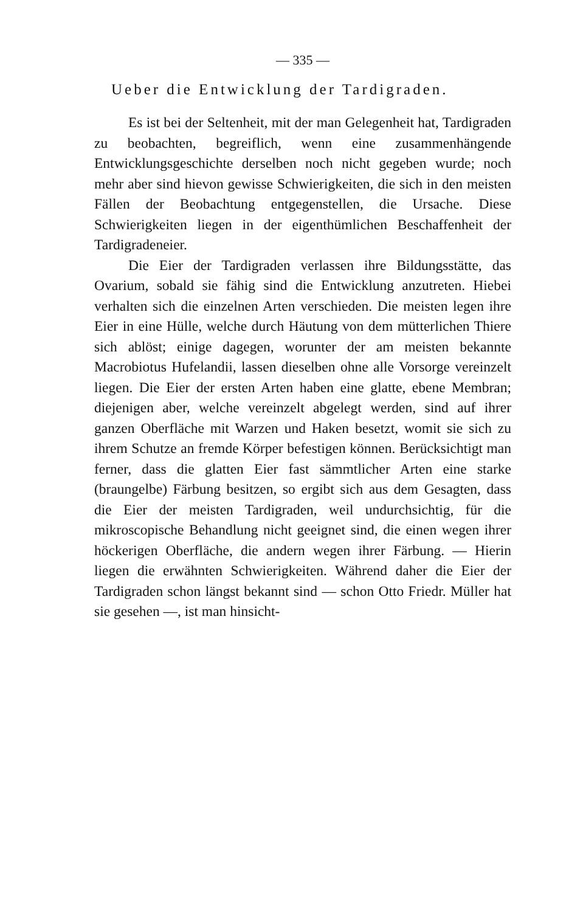— 335 —
Ueber die Entwicklung der Tardigraden.
Es ist bei der Seltenheit, mit der man Gelegenheit hat, Tardigraden zu beobachten, begreiflich, wenn eine zusammenhängende Entwicklungsgeschichte derselben noch nicht gegeben wurde; noch mehr aber sind hievon gewisse Schwierigkeiten, die sich in den meisten Fällen der Beobachtung entgegenstellen, die Ursache. Diese Schwierigkeiten liegen in der eigenthümlichen Beschaffenheit der Tardigradeneier.
Die Eier der Tardigraden verlassen ihre Bildungsstätte, das Ovarium, sobald sie fähig sind die Entwicklung anzutreten. Hiebei verhalten sich die einzelnen Arten verschieden. Die meisten legen ihre Eier in eine Hülle, welche durch Häutung von dem mütterlichen Thiere sich ablöst; einige dagegen, worunter der am meisten bekannte Macrobiotus Hufelandii, lassen dieselben ohne alle Vorsorge vereinzelt liegen. Die Eier der ersten Arten haben eine glatte, ebene Membran; diejenigen aber, welche vereinzelt abgelegt werden, sind auf ihrer ganzen Oberfläche mit Warzen und Haken besetzt, womit sie sich zu ihrem Schutze an fremde Körper befestigen können. Berücksichtigt man ferner, dass die glatten Eier fast sämmtlicher Arten eine starke (braungelbe) Färbung besitzen, so ergibt sich aus dem Gesagten, dass die Eier der meisten Tardigraden, weil undurchsichtig, für die mikroscopische Behandlung nicht geeignet sind, die einen wegen ihrer höckerigen Oberfläche, die andern wegen ihrer Färbung. — Hierin liegen die erwähnten Schwierigkeiten. Während daher die Eier der Tardigraden schon längst bekannt sind — schon Otto Friedr. Müller hat sie gesehen —, ist man hinsicht-